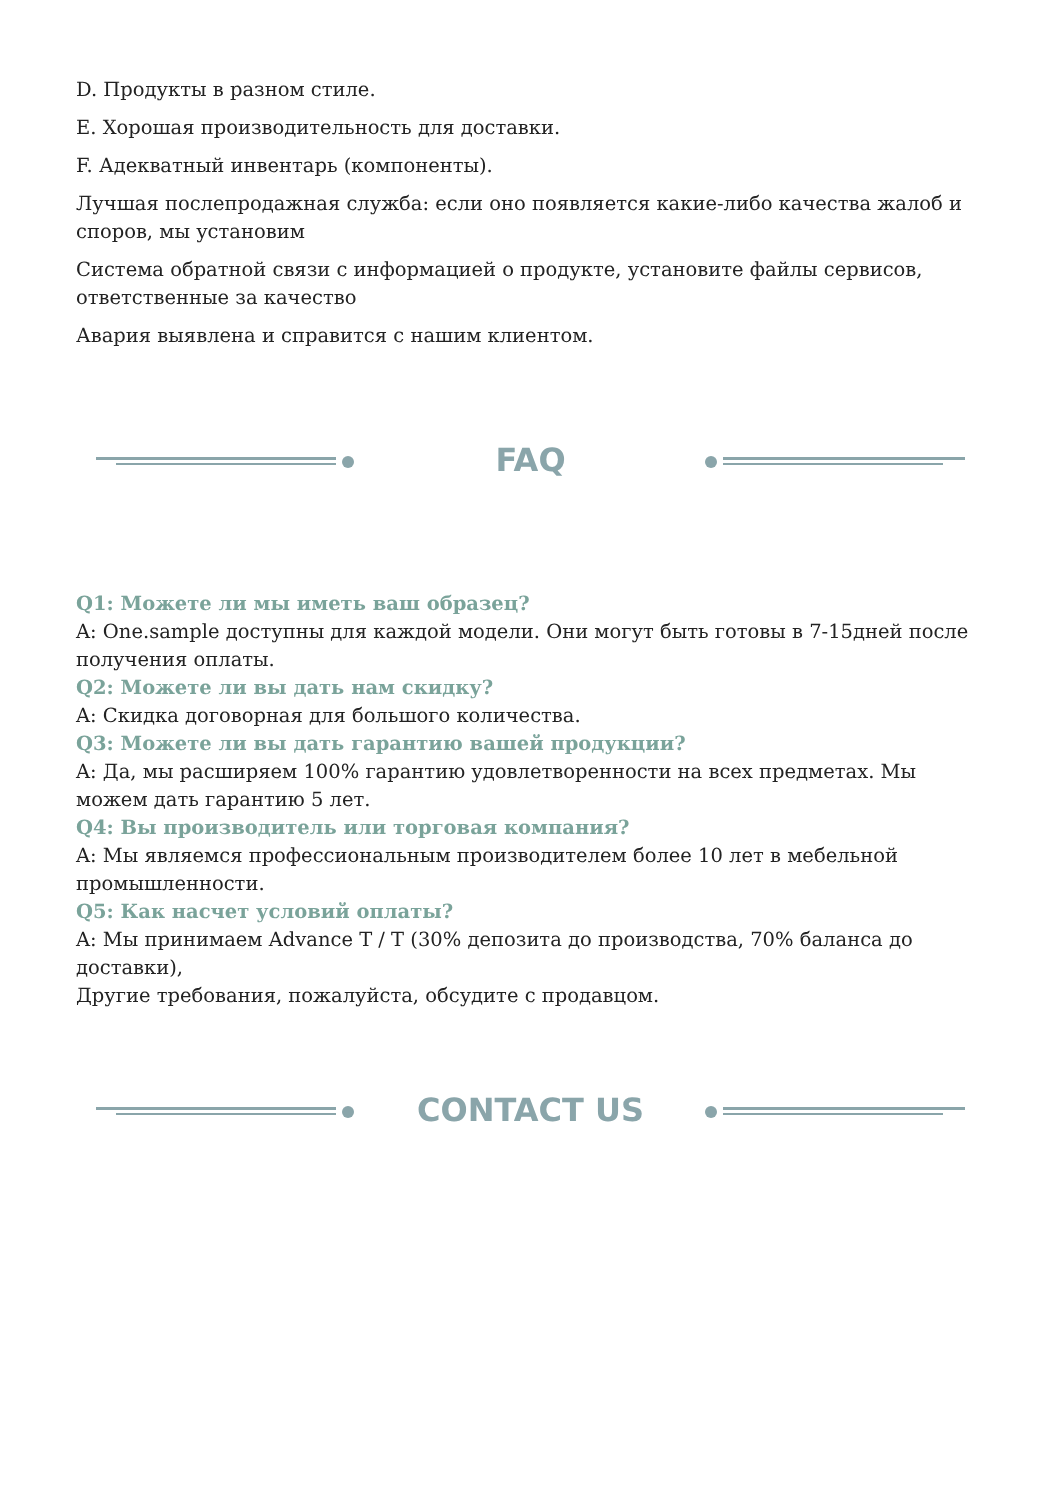D. Продукты в разном стиле.
E. Хорошая производительность для доставки.
F. Адекватный инвентарь (компоненты).
Лучшая послепродажная служба: если оно появляется какие-либо качества жалоб и споров, мы установим
Система обратной связи с информацией о продукте, установите файлы сервисов, ответственные за качество
Авария выявлена и справится с нашим клиентом.
FAQ
Q1: Можете ли мы иметь ваш образец?
A: One.sample доступны для каждой модели. Они могут быть готовы в 7-15дней после получения оплаты.
Q2: Можете ли вы дать нам скидку?
A: Скидка договорная для большого количества.
Q3: Можете ли вы дать гарантию вашей продукции?
A: Да, мы расширяем 100% гарантию удовлетворенности на всех предметах. Мы можем дать гарантию 5 лет.
Q4: Вы производитель или торговая компания?
A: Мы являемся профессиональным производителем более 10 лет в мебельной промышленности.
Q5: Как насчет условий оплаты?
A: Мы принимаем Advance T / T (30% депозита до производства, 70% баланса до доставки),
Другие требования, пожалуйста, обсудите с продавцом.
CONTACT US